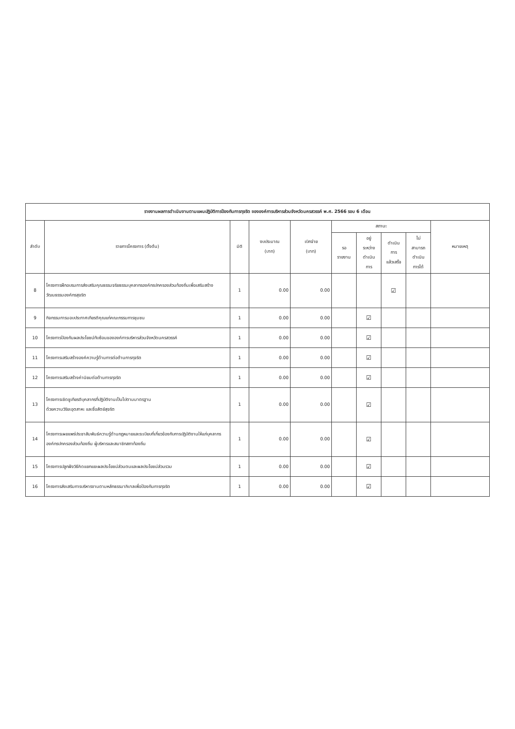| รายงานผลการดำเนินงานตามแผนปฏิบัติการป้องกันการทุจริต ขององค์การบริหารส่วนจังหวัดนครสวรรค์ พ.ศ. 2566 รอบ 6 เดือน | | | | | | | | | |
| --- | --- | --- | --- | --- | --- | --- | --- | --- | --- |
| ลำดับ | รายการโครงการ (ตั้งต้น) | มิติ | งบประมาณ (บาท) | เบิกจ่าย (บาท) | สถานะ | | | | หมายเหตุ |
| | | | | | รอ รายงาน | อยู่ ระหว่าง ดำเนิน การ | ดำเนิน การ แล้วเสร็จ | ไม่ สามารถ ดำเนิน การได้ | |
| 8 | โครงการฝึกอบรมการส่งเสริมคุณธรรมจริยธรรมบุคลากรองค์กรปกครองส่วนท้องถิ่นเพื่อเสริมสร้างวัฒนธรรมองค์กรสุจริต | 1 | 0.00 | 0.00 | | | ☑ | | |
| 9 | กิจกรรมการมอบประกาศเกียรติคุณแก่คณะกรรมการชุมชน | 1 | 0.00 | 0.00 | | ☑ | | | |
| 10 | โครงการป้องกันผลประโยชน์ทับซ้อนขององค์การบริหารส่วนจังหวัดนครสวรรค์ | 1 | 0.00 | 0.00 | | ☑ | | | |
| 11 | โครงการเสริมสร้างองค์ความรู้ด้านการต่อต้านการทุจริต | 1 | 0.00 | 0.00 | | ☑ | | | |
| 12 | โครงการเสริมสร้างค่านิยมต่อต้านการทุจริต | 1 | 0.00 | 0.00 | | ☑ | | | |
| 13 | โครงการเชิดชูเกียรติบุคลากรที่ปฏิบัติงานเป็นไปตามมาตรฐาน ด้วยความวิริยะอุตสาหะ และซื่อสัตย์สุจริต | 1 | 0.00 | 0.00 | | ☑ | | | |
| 14 | โครงการเผยแพร่ประชาสัมพันธ์ความรู้ด้านกฎหมายและระเบียบที่เกี่ยวข้องกับการปฏิบัติงานให้แก่บุคลากรองค์กรปกครองส่วนท้องถิ่น ผู้บริหารและสมาชิกสภาท้องถิ่น | 1 | 0.00 | 0.00 | | ☑ | | | |
| 15 | โครงการปลูกฝังวิธีคิดแยกแยะผลประโยชน์ส่วนตนและผลประโยชน์ส่วนรวม | 1 | 0.00 | 0.00 | | ☑ | | | |
| 16 | โครงการส่งเสริมการบริหารงานตามหลักธรรมาภิบาลเพื่อป้องกันการทุจริต | 1 | 0.00 | 0.00 | | ☑ | | | |